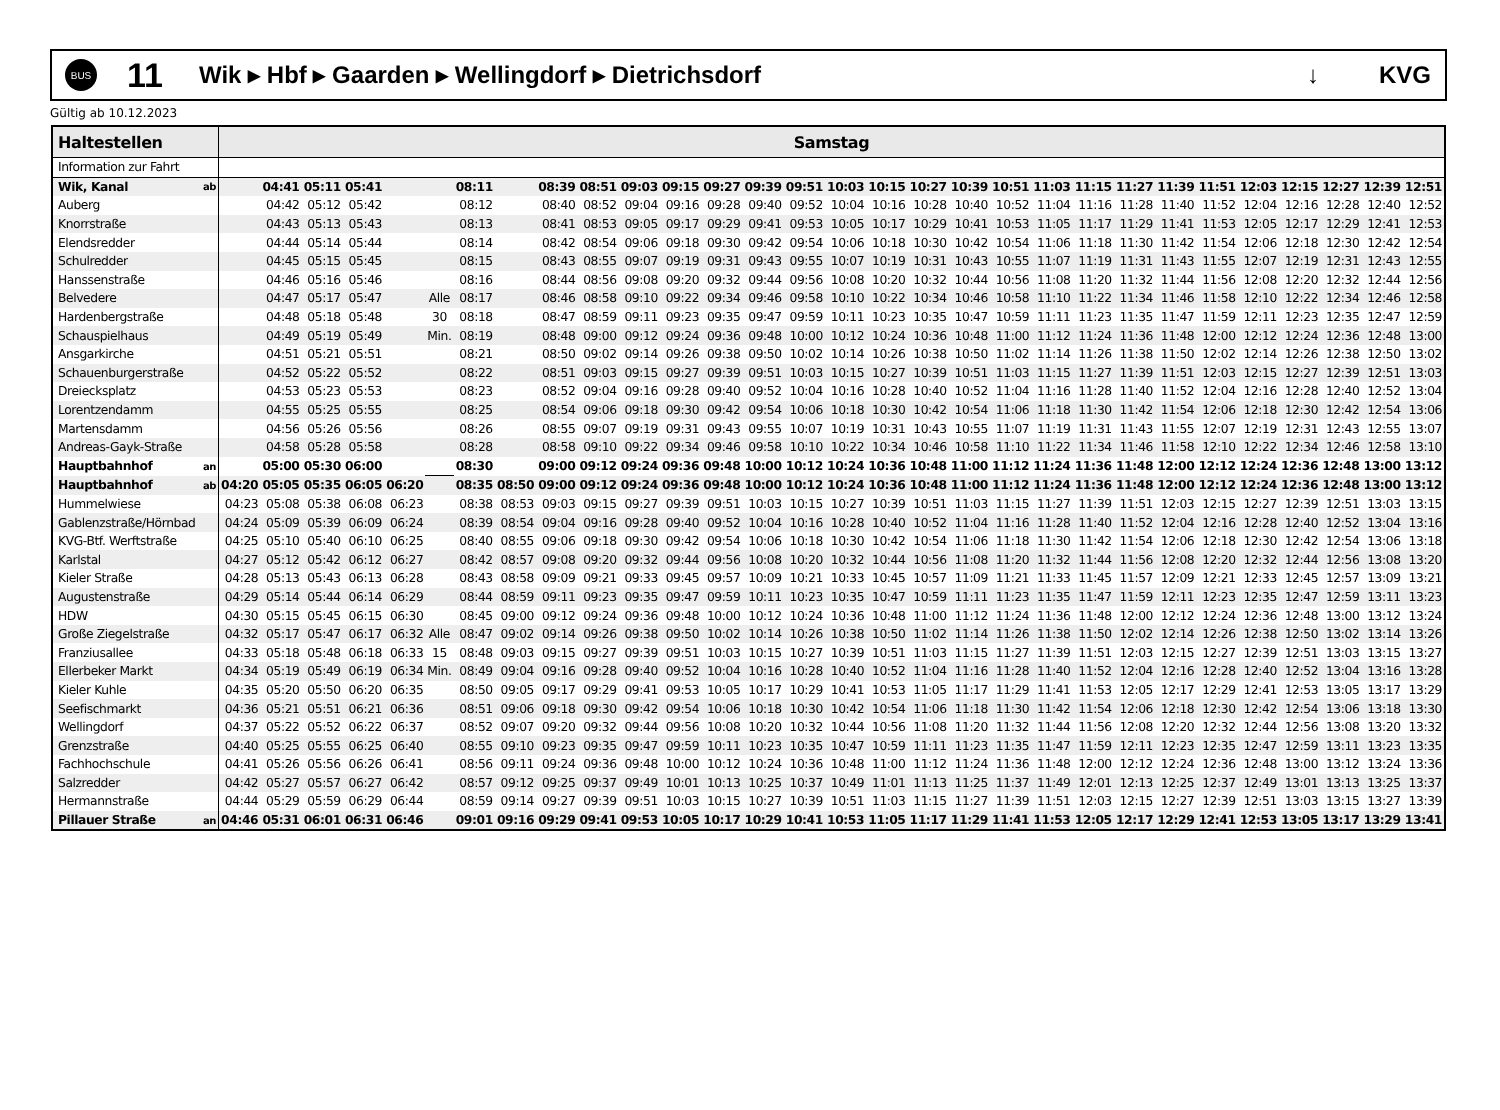BUS
11
Wik ▸ Hbf ▸ Gaarden ▸ Wellingdorf ▸ Dietrichsdorf
↓ KVG
Gültig ab 10.12.2023
| Haltestellen | | Samstag | | | | | | | | | | | | | | | | | | | | | | | | | | | | | |
| --- | --- | --- | --- | --- | --- | --- | --- | --- | --- | --- | --- | --- | --- | --- | --- | --- | --- | --- | --- | --- | --- | --- | --- | --- | --- | --- | --- | --- | --- | --- | --- |
| Information zur Fahrt | | | | | | | | | | | | | | | | | | | | | | | | | | | | | | | |
| Wik, Kanal | ab | | 04:41 | 05:11 | 05:41 | | | 08:11 | | 08:39 | 08:51 | 09:03 | 09:15 | 09:27 | 09:39 | 09:51 | 10:03 | 10:15 | 10:27 | 10:39 | 10:51 | 11:03 | 11:15 | 11:27 | 11:39 | 11:51 | 12:03 | 12:15 | 12:27 | 12:39 | 12:51 |
| Auberg | | | 04:42 | 05:12 | 05:42 | | | 08:12 | | 08:40 | 08:52 | 09:04 | 09:16 | 09:28 | 09:40 | 09:52 | 10:04 | 10:16 | 10:28 | 10:40 | 10:52 | 11:04 | 11:16 | 11:28 | 11:40 | 11:52 | 12:04 | 12:16 | 12:28 | 12:40 | 12:52 |
| Knorrstraße | | | 04:43 | 05:13 | 05:43 | | | 08:13 | | 08:41 | 08:53 | 09:05 | 09:17 | 09:29 | 09:41 | 09:53 | 10:05 | 10:17 | 10:29 | 10:41 | 10:53 | 11:05 | 11:17 | 11:29 | 11:41 | 11:53 | 12:05 | 12:17 | 12:29 | 12:41 | 12:53 |
| Elendsredder | | | 04:44 | 05:14 | 05:44 | | | 08:14 | | 08:42 | 08:54 | 09:06 | 09:18 | 09:30 | 09:42 | 09:54 | 10:06 | 10:18 | 10:30 | 10:42 | 10:54 | 11:06 | 11:18 | 11:30 | 11:42 | 11:54 | 12:06 | 12:18 | 12:30 | 12:42 | 12:54 |
| Schulredder | | | 04:45 | 05:15 | 05:45 | | | 08:15 | | 08:43 | 08:55 | 09:07 | 09:19 | 09:31 | 09:43 | 09:55 | 10:07 | 10:19 | 10:31 | 10:43 | 10:55 | 11:07 | 11:19 | 11:31 | 11:43 | 11:55 | 12:07 | 12:19 | 12:31 | 12:43 | 12:55 |
| Hanssenstraße | | | 04:46 | 05:16 | 05:46 | | | 08:16 | | 08:44 | 08:56 | 09:08 | 09:20 | 09:32 | 09:44 | 09:56 | 10:08 | 10:20 | 10:32 | 10:44 | 10:56 | 11:08 | 11:20 | 11:32 | 11:44 | 11:56 | 12:08 | 12:20 | 12:32 | 12:44 | 12:56 |
| Belvedere | | | 04:47 | 05:17 | 05:47 | | Alle | 08:17 | | 08:46 | 08:58 | 09:10 | 09:22 | 09:34 | 09:46 | 09:58 | 10:10 | 10:22 | 10:34 | 10:46 | 10:58 | 11:10 | 11:22 | 11:34 | 11:46 | 11:58 | 12:10 | 12:22 | 12:34 | 12:46 | 12:58 |
| Hardenbergstraße | | | 04:48 | 05:18 | 05:48 | | 30 | 08:18 | | 08:47 | 08:59 | 09:11 | 09:23 | 09:35 | 09:47 | 09:59 | 10:11 | 10:23 | 10:35 | 10:47 | 10:59 | 11:11 | 11:23 | 11:35 | 11:47 | 11:59 | 12:11 | 12:23 | 12:35 | 12:47 | 12:59 |
| Schauspielhaus | | | 04:49 | 05:19 | 05:49 | | Min. | 08:19 | | 08:48 | 09:00 | 09:12 | 09:24 | 09:36 | 09:48 | 10:00 | 10:12 | 10:24 | 10:36 | 10:48 | 11:00 | 11:12 | 11:24 | 11:36 | 11:48 | 12:00 | 12:12 | 12:24 | 12:36 | 12:48 | 13:00 |
| Ansgarkirche | | | 04:51 | 05:21 | 05:51 | | | 08:21 | | 08:50 | 09:02 | 09:14 | 09:26 | 09:38 | 09:50 | 10:02 | 10:14 | 10:26 | 10:38 | 10:50 | 11:02 | 11:14 | 11:26 | 11:38 | 11:50 | 12:02 | 12:14 | 12:26 | 12:38 | 12:50 | 13:02 |
| Schauenburgerstraße | | | 04:52 | 05:22 | 05:52 | | | 08:22 | | 08:51 | 09:03 | 09:15 | 09:27 | 09:39 | 09:51 | 10:03 | 10:15 | 10:27 | 10:39 | 10:51 | 11:03 | 11:15 | 11:27 | 11:39 | 11:51 | 12:03 | 12:15 | 12:27 | 12:39 | 12:51 | 13:03 |
| Dreiecksplatz | | | 04:53 | 05:23 | 05:53 | | | 08:23 | | 08:52 | 09:04 | 09:16 | 09:28 | 09:40 | 09:52 | 10:04 | 10:16 | 10:28 | 10:40 | 10:52 | 11:04 | 11:16 | 11:28 | 11:40 | 11:52 | 12:04 | 12:16 | 12:28 | 12:40 | 12:52 | 13:04 |
| Lorentzendamm | | | 04:55 | 05:25 | 05:55 | | | 08:25 | | 08:54 | 09:06 | 09:18 | 09:30 | 09:42 | 09:54 | 10:06 | 10:18 | 10:30 | 10:42 | 10:54 | 11:06 | 11:18 | 11:30 | 11:42 | 11:54 | 12:06 | 12:18 | 12:30 | 12:42 | 12:54 | 13:06 |
| Martensdamm | | | 04:56 | 05:26 | 05:56 | | | 08:26 | | 08:55 | 09:07 | 09:19 | 09:31 | 09:43 | 09:55 | 10:07 | 10:19 | 10:31 | 10:43 | 10:55 | 11:07 | 11:19 | 11:31 | 11:43 | 11:55 | 12:07 | 12:19 | 12:31 | 12:43 | 12:55 | 13:07 |
| Andreas-Gayk-Straße | | | 04:58 | 05:28 | 05:58 | | | 08:28 | | 08:58 | 09:10 | 09:22 | 09:34 | 09:46 | 09:58 | 10:10 | 10:22 | 10:34 | 10:46 | 10:58 | 11:10 | 11:22 | 11:34 | 11:46 | 11:58 | 12:10 | 12:22 | 12:34 | 12:46 | 12:58 | 13:10 |
| Hauptbahnhof | an | | 05:00 | 05:30 | 06:00 | | | 08:30 | | 09:00 | 09:12 | 09:24 | 09:36 | 09:48 | 10:00 | 10:12 | 10:24 | 10:36 | 10:48 | 11:00 | 11:12 | 11:24 | 11:36 | 11:48 | 12:00 | 12:12 | 12:24 | 12:36 | 12:48 | 13:00 | 13:12 |
| Hauptbahnhof | ab | 04:20 | 05:05 | 05:35 | 06:05 | 06:20 | | 08:35 | 08:50 | 09:00 | 09:12 | 09:24 | 09:36 | 09:48 | 10:00 | 10:12 | 10:24 | 10:36 | 10:48 | 11:00 | 11:12 | 11:24 | 11:36 | 11:48 | 12:00 | 12:12 | 12:24 | 12:36 | 12:48 | 13:00 | 13:12 |
| Hummelwiese | | 04:23 | 05:08 | 05:38 | 06:08 | 06:23 | | 08:38 | 08:53 | 09:03 | 09:15 | 09:27 | 09:39 | 09:51 | 10:03 | 10:15 | 10:27 | 10:39 | 10:51 | 11:03 | 11:15 | 11:27 | 11:39 | 11:51 | 12:03 | 12:15 | 12:27 | 12:39 | 12:51 | 13:03 | 13:15 |
| Gablenzstraße/Hörnbad | | 04:24 | 05:09 | 05:39 | 06:09 | 06:24 | | 08:39 | 08:54 | 09:04 | 09:16 | 09:28 | 09:40 | 09:52 | 10:04 | 10:16 | 10:28 | 10:40 | 10:52 | 11:04 | 11:16 | 11:28 | 11:40 | 11:52 | 12:04 | 12:16 | 12:28 | 12:40 | 12:52 | 13:04 | 13:16 |
| KVG-Btf. Werftstraße | | 04:25 | 05:10 | 05:40 | 06:10 | 06:25 | | 08:40 | 08:55 | 09:06 | 09:18 | 09:30 | 09:42 | 09:54 | 10:06 | 10:18 | 10:30 | 10:42 | 10:54 | 11:06 | 11:18 | 11:30 | 11:42 | 11:54 | 12:06 | 12:18 | 12:30 | 12:42 | 12:54 | 13:06 | 13:18 |
| Karlstal | | 04:27 | 05:12 | 05:42 | 06:12 | 06:27 | | 08:42 | 08:57 | 09:08 | 09:20 | 09:32 | 09:44 | 09:56 | 10:08 | 10:20 | 10:32 | 10:44 | 10:56 | 11:08 | 11:20 | 11:32 | 11:44 | 11:56 | 12:08 | 12:20 | 12:32 | 12:44 | 12:56 | 13:08 | 13:20 |
| Kieler Straße | | 04:28 | 05:13 | 05:43 | 06:13 | 06:28 | | 08:43 | 08:58 | 09:09 | 09:21 | 09:33 | 09:45 | 09:57 | 10:09 | 10:21 | 10:33 | 10:45 | 10:57 | 11:09 | 11:21 | 11:33 | 11:45 | 11:57 | 12:09 | 12:21 | 12:33 | 12:45 | 12:57 | 13:09 | 13:21 |
| Augustenstraße | | 04:29 | 05:14 | 05:44 | 06:14 | 06:29 | | 08:44 | 08:59 | 09:11 | 09:23 | 09:35 | 09:47 | 09:59 | 10:11 | 10:23 | 10:35 | 10:47 | 10:59 | 11:11 | 11:23 | 11:35 | 11:47 | 11:59 | 12:11 | 12:23 | 12:35 | 12:47 | 12:59 | 13:11 | 13:23 |
| HDW | | 04:30 | 05:15 | 05:45 | 06:15 | 06:30 | | 08:45 | 09:00 | 09:12 | 09:24 | 09:36 | 09:48 | 10:00 | 10:12 | 10:24 | 10:36 | 10:48 | 11:00 | 11:12 | 11:24 | 11:36 | 11:48 | 12:00 | 12:12 | 12:24 | 12:36 | 12:48 | 13:00 | 13:12 | 13:24 |
| Große Ziegelstraße | | 04:32 | 05:17 | 05:47 | 06:17 | 06:32 | Alle | 08:47 | 09:02 | 09:14 | 09:26 | 09:38 | 09:50 | 10:02 | 10:14 | 10:26 | 10:38 | 10:50 | 11:02 | 11:14 | 11:26 | 11:38 | 11:50 | 12:02 | 12:14 | 12:26 | 12:38 | 12:50 | 13:02 | 13:14 | 13:26 |
| Franziusallee | | 04:33 | 05:18 | 05:48 | 06:18 | 06:33 | 15 | 08:48 | 09:03 | 09:15 | 09:27 | 09:39 | 09:51 | 10:03 | 10:15 | 10:27 | 10:39 | 10:51 | 11:03 | 11:15 | 11:27 | 11:39 | 11:51 | 12:03 | 12:15 | 12:27 | 12:39 | 12:51 | 13:03 | 13:15 | 13:27 |
| Ellerbeker Markt | | 04:34 | 05:19 | 05:49 | 06:19 | 06:34 | Min. | 08:49 | 09:04 | 09:16 | 09:28 | 09:40 | 09:52 | 10:04 | 10:16 | 10:28 | 10:40 | 10:52 | 11:04 | 11:16 | 11:28 | 11:40 | 11:52 | 12:04 | 12:16 | 12:28 | 12:40 | 12:52 | 13:04 | 13:16 | 13:28 |
| Kieler Kuhle | | 04:35 | 05:20 | 05:50 | 06:20 | 06:35 | | 08:50 | 09:05 | 09:17 | 09:29 | 09:41 | 09:53 | 10:05 | 10:17 | 10:29 | 10:41 | 10:53 | 11:05 | 11:17 | 11:29 | 11:41 | 11:53 | 12:05 | 12:17 | 12:29 | 12:41 | 12:53 | 13:05 | 13:17 | 13:29 |
| Seefischmarkt | | 04:36 | 05:21 | 05:51 | 06:21 | 06:36 | | 08:51 | 09:06 | 09:18 | 09:30 | 09:42 | 09:54 | 10:06 | 10:18 | 10:30 | 10:42 | 10:54 | 11:06 | 11:18 | 11:30 | 11:42 | 11:54 | 12:06 | 12:18 | 12:30 | 12:42 | 12:54 | 13:06 | 13:18 | 13:30 |
| Wellingdorf | | 04:37 | 05:22 | 05:52 | 06:22 | 06:37 | | 08:52 | 09:07 | 09:20 | 09:32 | 09:44 | 09:56 | 10:08 | 10:20 | 10:32 | 10:44 | 10:56 | 11:08 | 11:20 | 11:32 | 11:44 | 11:56 | 12:08 | 12:20 | 12:32 | 12:44 | 12:56 | 13:08 | 13:20 | 13:32 |
| Grenzstraße | | 04:40 | 05:25 | 05:55 | 06:25 | 06:40 | | 08:55 | 09:10 | 09:23 | 09:35 | 09:47 | 09:59 | 10:11 | 10:23 | 10:35 | 10:47 | 10:59 | 11:11 | 11:23 | 11:35 | 11:47 | 11:59 | 12:11 | 12:23 | 12:35 | 12:47 | 12:59 | 13:11 | 13:23 | 13:35 |
| Fachhochschule | | 04:41 | 05:26 | 05:56 | 06:26 | 06:41 | | 08:56 | 09:11 | 09:24 | 09:36 | 09:48 | 10:00 | 10:12 | 10:24 | 10:36 | 10:48 | 11:00 | 11:12 | 11:24 | 11:36 | 11:48 | 12:00 | 12:12 | 12:24 | 12:36 | 12:48 | 13:00 | 13:12 | 13:24 | 13:36 |
| Salzredder | | 04:42 | 05:27 | 05:57 | 06:27 | 06:42 | | 08:57 | 09:12 | 09:25 | 09:37 | 09:49 | 10:01 | 10:13 | 10:25 | 10:37 | 10:49 | 11:01 | 11:13 | 11:25 | 11:37 | 11:49 | 12:01 | 12:13 | 12:25 | 12:37 | 12:49 | 13:01 | 13:13 | 13:25 | 13:37 |
| Hermannstraße | | 04:44 | 05:29 | 05:59 | 06:29 | 06:44 | | 08:59 | 09:14 | 09:27 | 09:39 | 09:51 | 10:03 | 10:15 | 10:27 | 10:39 | 10:51 | 11:03 | 11:15 | 11:27 | 11:39 | 11:51 | 12:03 | 12:15 | 12:27 | 12:39 | 12:51 | 13:03 | 13:15 | 13:27 | 13:39 |
| Pillauer Straße | an | 04:46 | 05:31 | 06:01 | 06:31 | 06:46 | | 09:01 | 09:16 | 09:29 | 09:41 | 09:53 | 10:05 | 10:17 | 10:29 | 10:41 | 10:53 | 11:05 | 11:17 | 11:29 | 11:41 | 11:53 | 12:05 | 12:17 | 12:29 | 12:41 | 12:53 | 13:05 | 13:17 | 13:29 | 13:41 |